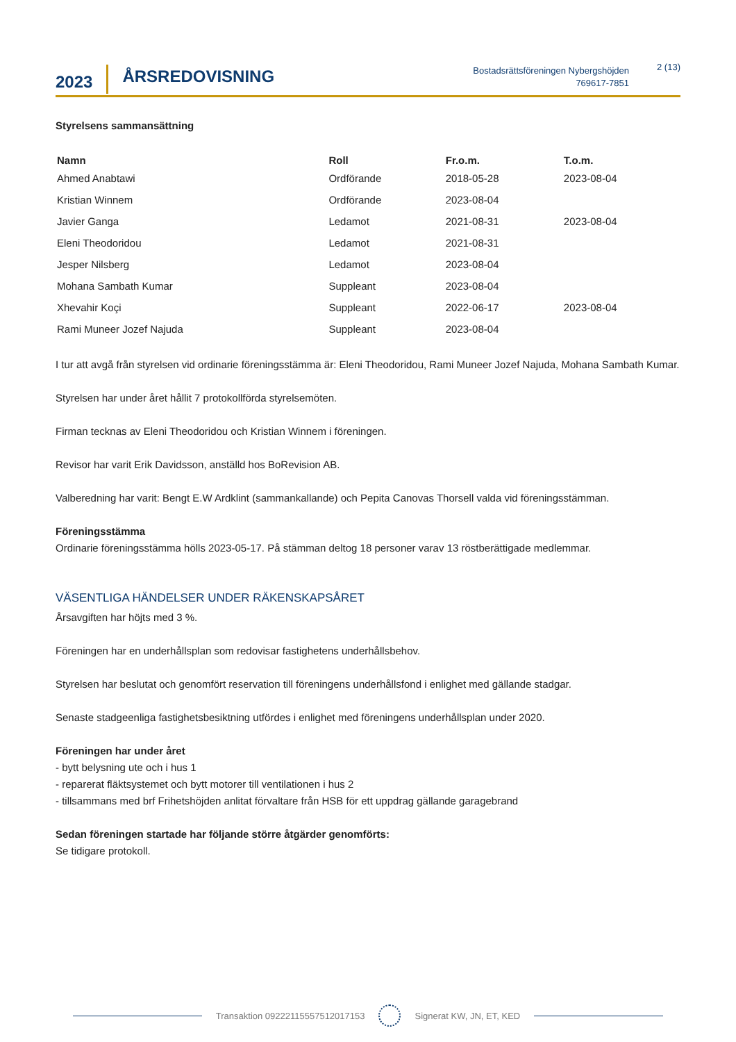2023
ÅRSREDOVISNING
Bostadsrättsföreningen Nybergshöjden
769617-7851
2 (13)
Styrelsens sammansättning
| Namn | Roll | Fr.o.m. | T.o.m. |
| --- | --- | --- | --- |
| Ahmed Anabtawi | Ordförande | 2018-05-28 | 2023-08-04 |
| Kristian Winnem | Ordförande | 2023-08-04 | |
| Javier Ganga | Ledamot | 2021-08-31 | 2023-08-04 |
| Eleni Theodoridou | Ledamot | 2021-08-31 | |
| Jesper Nilsberg | Ledamot | 2023-08-04 | |
| Mohana Sambath Kumar | Suppleant | 2023-08-04 | |
| Xhevahir Koçi | Suppleant | 2022-06-17 | 2023-08-04 |
| Rami Muneer Jozef Najuda | Suppleant | 2023-08-04 | |
I tur att avgå från styrelsen vid ordinarie föreningsstämma är: Eleni Theodoridou, Rami Muneer Jozef Najuda, Mohana Sambath Kumar.
Styrelsen har under året hållit 7 protokollförda styrelsemöten.
Firman tecknas av Eleni Theodoridou och Kristian Winnem i föreningen.
Revisor har varit Erik Davidsson, anställd hos BoRevision AB.
Valberedning har varit: Bengt E.W Ardklint (sammankallande) och Pepita Canovas Thorsell valda vid föreningsstämman.
Föreningsstämma
Ordinarie föreningsstämma hölls 2023-05-17. På stämman deltog 18 personer varav 13 röstberättigade medlemmar.
VÄSENTLIGA HÄNDELSER UNDER RÄKENSKAPSÅRET
Årsavgiften har höjts med 3 %.
Föreningen har en underhållsplan som redovisar fastighetens underhållsbehov.
Styrelsen har beslutat och genomfört reservation till föreningens underhållsfond i enlighet med gällande stadgar.
Senaste stadgeenliga fastighetsbesiktning utfördes i enlighet med föreningens underhållsplan under 2020.
Föreningen har under året
- bytt belysning ute och i hus 1
- reparerat fläktsystemet och bytt motorer till ventilationen i hus 2
- tillsammans med brf Frihetshöjden anlitat förvaltare från HSB för ett uppdrag gällande garagebrand
Sedan föreningen startade har följande större åtgärder genomförts:
Se tidigare protokoll.
Transaktion 09222115557512017153
Signerat KW, JN, ET, KED